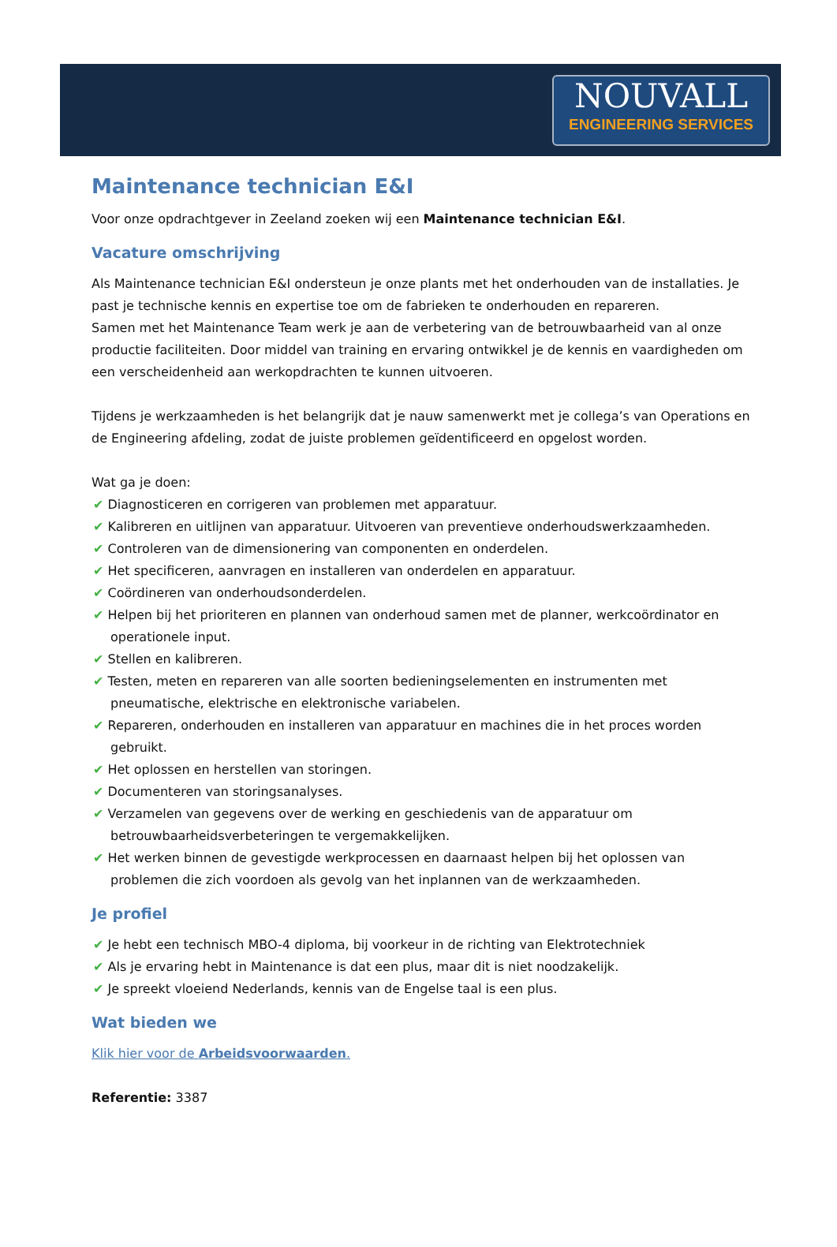NOUVALL
ENGINEERING SERVICES
Maintenance technician E&I
Voor onze opdrachtgever in Zeeland zoeken wij een Maintenance technician E&I.
Vacature omschrijving
Als Maintenance technician E&I ondersteun je onze plants met het onderhouden van de installaties. Je past je technische kennis en expertise toe om de fabrieken te onderhouden en repareren.
Samen met het Maintenance Team werk je aan de verbetering van de betrouwbaarheid van al onze productie faciliteiten. Door middel van training en ervaring ontwikkel je de kennis en vaardigheden om een verscheidenheid aan werkopdrachten te kunnen uitvoeren.
Tijdens je werkzaamheden is het belangrijk dat je nauw samenwerkt met je collega’s van Operations en de Engineering afdeling, zodat de juiste problemen geïdentificeerd en opgelost worden.
Wat ga je doen:
✔ Diagnosticeren en corrigeren van problemen met apparatuur.
✔ Kalibreren en uitlijnen van apparatuur. Uitvoeren van preventieve onderhoudswerkzaamheden.
✔ Controleren van de dimensionering van componenten en onderdelen.
✔ Het specificeren, aanvragen en installeren van onderdelen en apparatuur.
✔ Coördineren van onderhoudsonderdelen.
✔ Helpen bij het prioriteren en plannen van onderhoud samen met de planner, werkcoördinator en operationele input.
✔ Stellen en kalibreren.
✔ Testen, meten en repareren van alle soorten bedieningselementen en instrumenten met pneumatische, elektrische en elektronische variabelen.
✔ Repareren, onderhouden en installeren van apparatuur en machines die in het proces worden gebruikt.
✔ Het oplossen en herstellen van storingen.
✔ Documenteren van storingsanalyses.
✔ Verzamelen van gegevens over de werking en geschiedenis van de apparatuur om betrouwbaarheidsverbeteringen te vergemakkelijken.
✔ Het werken binnen de gevestigde werkprocessen en daarnaast helpen bij het oplossen van problemen die zich voordoen als gevolg van het inplannen van de werkzaamheden.
Je profiel
✔ Je hebt een technisch MBO-4 diploma, bij voorkeur in de richting van Elektrotechniek
✔ Als je ervaring hebt in Maintenance is dat een plus, maar dit is niet noodzakelijk.
✔ Je spreekt vloeiend Nederlands, kennis van de Engelse taal is een plus.
Wat bieden we
Klik hier voor de Arbeidsvoorwaarden.
Referentie: 3387